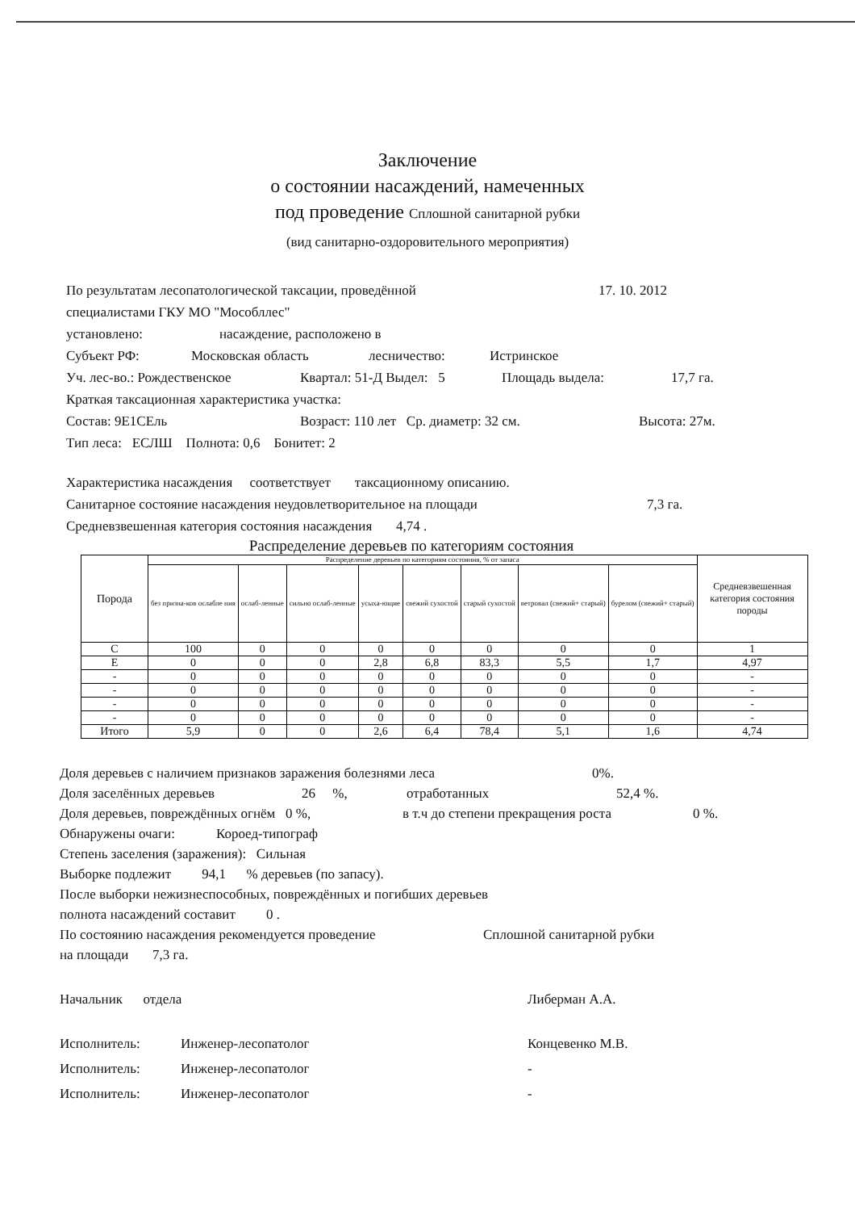Заключение
о состоянии насаждений, намеченных
под проведение Сплошной санитарной рубки
(вид санитарно-оздоровительного мероприятия)
По результатам лесопатологической таксации, проведённой 17. 10. 2012
специалистами ГКУ МО "Мособллес"
установлено: насаждение, расположено в
Субъект РФ: Московская область лесничество: Истринское
Уч. лес-во.: Рождественское Квартал: 51-Д Выдел: 5 Площадь выдела: 17,7 га.
Краткая таксационная характеристика участка:
Состав: 9Е1СЕль Возраст: 110 лет Ср. диаметр: 32 см. Высота: 27м.
Тип леса: ЕСЛШ Полнота: 0,6 Бонитет: 2
Характеристика насаждения соответствует таксационному описанию.
Санитарное состояние насаждения неудовлетворительное на площади 7,3 га.
Средневзвешенная категория состояния насаждения 4,74 .
Распределение деревьев по категориям состояния
| Порода | Распределение деревьев по категориям состояния, % от запаса | | | | | | | | Средневзвешенная категория состояния породы |
| --- | --- | --- | --- | --- | --- | --- | --- | --- | --- |
| | без призна-ков ослабле ния | ослаб-ленные | сильно ослаб-ленные | усыха-ющие | свежий сухостой | старый сухостой | ветровал (свежий+ старый) | бурелом (свежий+ старый) | |
| С | 100 | 0 | 0 | 0 | 0 | 0 | 0 | 0 | 1 |
| Е | 0 | 0 | 0 | 2,8 | 6,8 | 83,3 | 5,5 | 1,7 | 4,97 |
| - | 0 | 0 | 0 | 0 | 0 | 0 | 0 | 0 | - |
| - | 0 | 0 | 0 | 0 | 0 | 0 | 0 | 0 | - |
| - | 0 | 0 | 0 | 0 | 0 | 0 | 0 | 0 | - |
| - | 0 | 0 | 0 | 0 | 0 | 0 | 0 | 0 | - |
| Итого | 5,9 | 0 | 0 | 2,6 | 6,4 | 78,4 | 5,1 | 1,6 | 4,74 |
Доля деревьев с наличием признаков заражения болезнями леса 0%.
Доля заселённых деревьев 26 %, отработанных 52,4 %.
Доля деревьев, повреждённых огнём 0 %, в т.ч до степени прекращения роста 0 %.
Обнаружены очаги: Короед-типограф
Степень заселения (заражения): Сильная
Выборке подлежит 94,1 % деревьев (по запасу).
После выборки нежизнеспособных, повреждённых и погибших деревьев
полнота насаждений составит 0 .
По состоянию насаждения рекомендуется проведение Сплошной санитарной рубки
на площади 7,3 га.
Начальник отдела Либерман А.А.
Исполнитель: Инженер-лесопатолог Концевенко М.В.
Исполнитель: Инженер-лесопатолог -
Исполнитель: Инженер-лесопатолог -